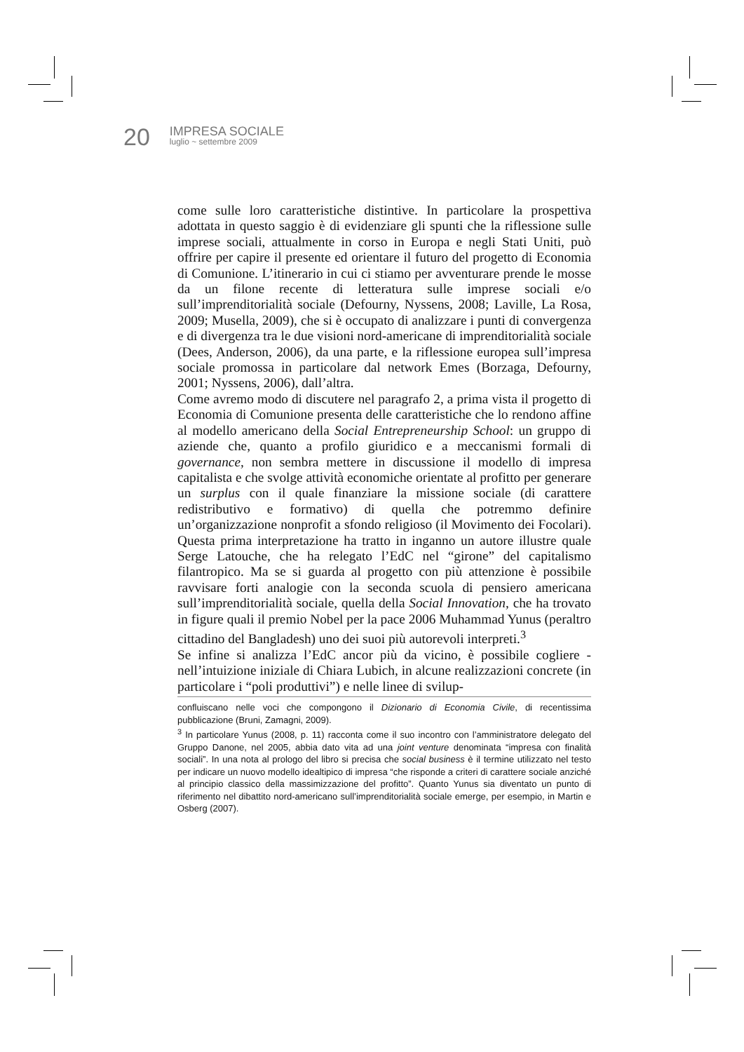20
IMPRESA SOCIALE
luglio ~ settembre 2009
come sulle loro caratteristiche distintive. In particolare la prospettiva adottata in questo saggio è di evidenziare gli spunti che la riflessione sulle imprese sociali, attualmente in corso in Europa e negli Stati Uniti, può offrire per capire il presente ed orientare il futuro del progetto di Economia di Comunione. L’itinerario in cui ci stiamo per avventurare prende le mosse da un filone recente di letteratura sulle imprese sociali e/o sull’imprenditorialità sociale (Defourny, Nyssens, 2008; Laville, La Rosa, 2009; Musella, 2009), che si è occupato di analizzare i punti di convergenza e di divergenza tra le due visioni nord-americane di imprenditorialità sociale (Dees, Anderson, 2006), da una parte, e la riflessione europea sull’impresa sociale promossa in particolare dal network Emes (Borzaga, Defourny, 2001; Nyssens, 2006), dall’altra.
Come avremo modo di discutere nel paragrafo 2, a prima vista il progetto di Economia di Comunione presenta delle caratteristiche che lo rendono affine al modello americano della Social Entrepreneurship School: un gruppo di aziende che, quanto a profilo giuridico e a meccanismi formali di governance, non sembra mettere in discussione il modello di impresa capitalista e che svolge attività economiche orientate al profitto per generare un surplus con il quale finanziare la missione sociale (di carattere redistributivo e formativo) di quella che potremmo definire un’organizzazione nonprofit a sfondo religioso (il Movimento dei Focolari). Questa prima interpretazione ha tratto in inganno un autore illustre quale Serge Latouche, che ha relegato l’EdC nel “girone” del capitalismo filantropico. Ma se si guarda al progetto con più attenzione è possibile ravvisare forti analogie con la seconda scuola di pensiero americana sull’imprenditorialità sociale, quella della Social Innovation, che ha trovato in figure quali il premio Nobel per la pace 2006 Muhammad Yunus (peraltro cittadino del Bangladesh) uno dei suoi più autorevoli interpreti.<sup>3</sup>
Se infine si analizza l’EdC ancor più da vicino, è possibile cogliere - nell’intuizione iniziale di Chiara Lubich, in alcune realizzazioni concrete (in particolare i “poli produttivi”) e nelle linee di svilup-
confluiscano nelle voci che compongono il Dizionario di Economia Civile, di recentissima pubblicazione (Bruni, Zamagni, 2009).
<sup>3</sup> In particolare Yunus (2008, p. 11) racconta come il suo incontro con l’amministratore delegato del Gruppo Danone, nel 2005, abbia dato vita ad una joint venture denominata “impresa con finalità sociali”. In una nota al prologo del libro si precisa che social business è il termine utilizzato nel testo per indicare un nuovo modello idealtipico di impresa “che risponde a criteri di carattere sociale anziché al principio classico della massimizzazione del profitto”. Quanto Yunus sia diventato un punto di riferimento nel dibattito nord-americano sull’imprenditorialità sociale emerge, per esempio, in Martin e Osberg (2007).